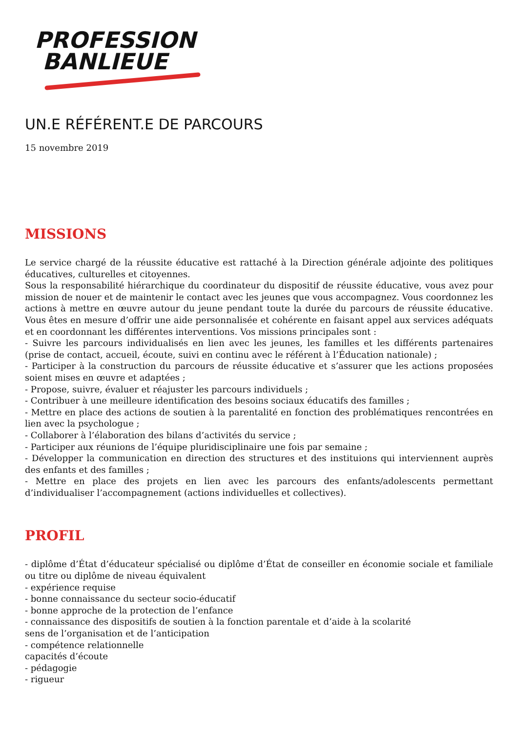PROFESSION
BANLIEUE
UN.E RÉFÉRENT.E DE PARCOURS
15 novembre 2019
MISSIONS
Le service chargé de la réussite éducative est rattaché à la Direction générale adjointe des politiques éducatives, culturelles et citoyennes.
Sous la responsabilité hiérarchique du coordinateur du dispositif de réussite éducative, vous avez pour mission de nouer et de maintenir le contact avec les jeunes que vous accompagnez. Vous coordonnez les actions à mettre en œuvre autour du jeune pendant toute la durée du parcours de réussite éducative. Vous êtes en mesure d’offrir une aide personnalisée et cohérente en faisant appel aux services adéquats et en coordonnant les différentes interventions. Vos missions principales sont :
- Suivre les parcours individualisés en lien avec les jeunes, les familles et les différents partenaires (prise de contact, accueil, écoute, suivi en continu avec le référent à l’Éducation nationale) ;
- Participer à la construction du parcours de réussite éducative et s’assurer que les actions proposées soient mises en œuvre et adaptées ;
- Propose, suivre, évaluer et réajuster les parcours individuels ;
- Contribuer à une meilleure identification des besoins sociaux éducatifs des familles ;
- Mettre en place des actions de soutien à la parentalité en fonction des problématiques rencontrées en lien avec la psychologue ;
- Collaborer à l’élaboration des bilans d’activités du service ;
- Participer aux réunions de l’équipe pluridisciplinaire une fois par semaine ;
- Développer la communication en direction des structures et des instituions qui interviennent auprès des enfants et des familles ;
- Mettre en place des projets en lien avec les parcours des enfants/adolescents permettant d’individualiser l’accompagnement (actions individuelles et collectives).
PROFIL
- diplôme d’État d’éducateur spécialisé ou diplôme d’État de conseiller en économie sociale et familiale ou titre ou diplôme de niveau équivalent
- expérience requise
- bonne connaissance du secteur socio-éducatif
- bonne approche de la protection de l’enfance
- connaissance des dispositifs de soutien à la fonction parentale et d’aide à la scolarité
sens de l’organisation et de l’anticipation
- compétence relationnelle
capacités d’écoute
- pédagogie
- rigueur